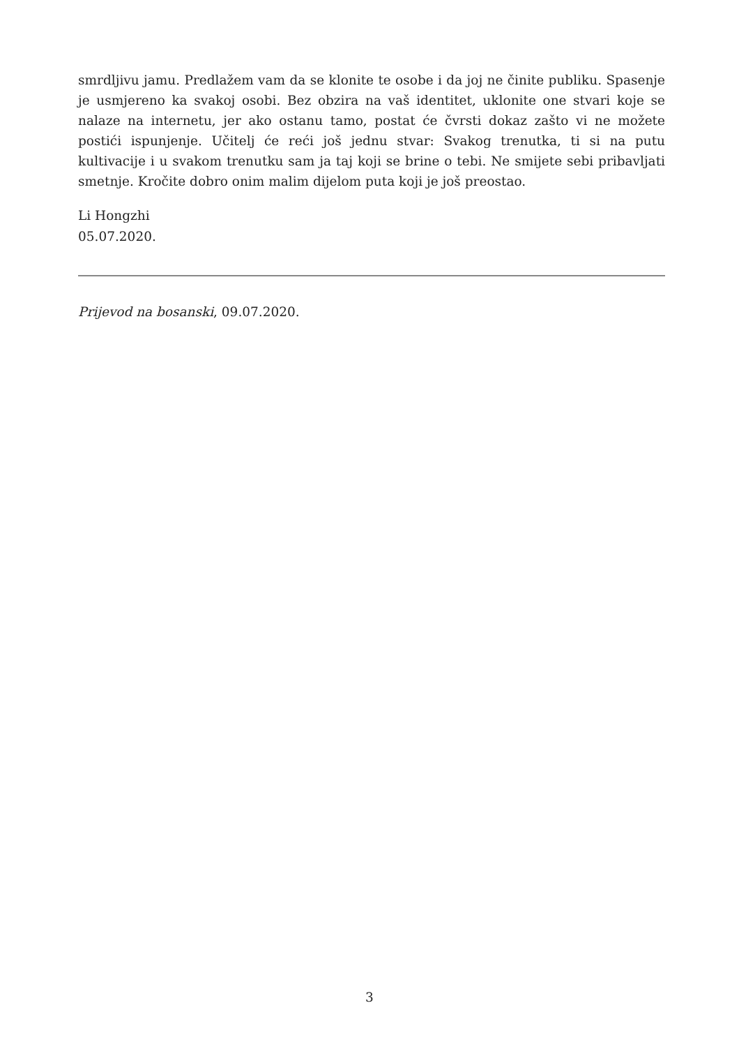smrdljivu jamu. Predlažem vam da se klonite te osobe i da joj ne činite publiku. Spasenje je usmjereno ka svakoj osobi. Bez obzira na vaš identitet, uklonite one stvari koje se nalaze na internetu, jer ako ostanu tamo, postat će čvrsti dokaz zašto vi ne možete postići ispunjenje. Učitelj će reći još jednu stvar: Svakog trenutka, ti si na putu kultivacije i u svakom trenutku sam ja taj koji se brine o tebi. Ne smijete sebi pribavljati smetnje. Kročite dobro onim malim dijelom puta koji je još preostao.
Li Hongzhi
05.07.2020.
Prijevod na bosanski, 09.07.2020.
3